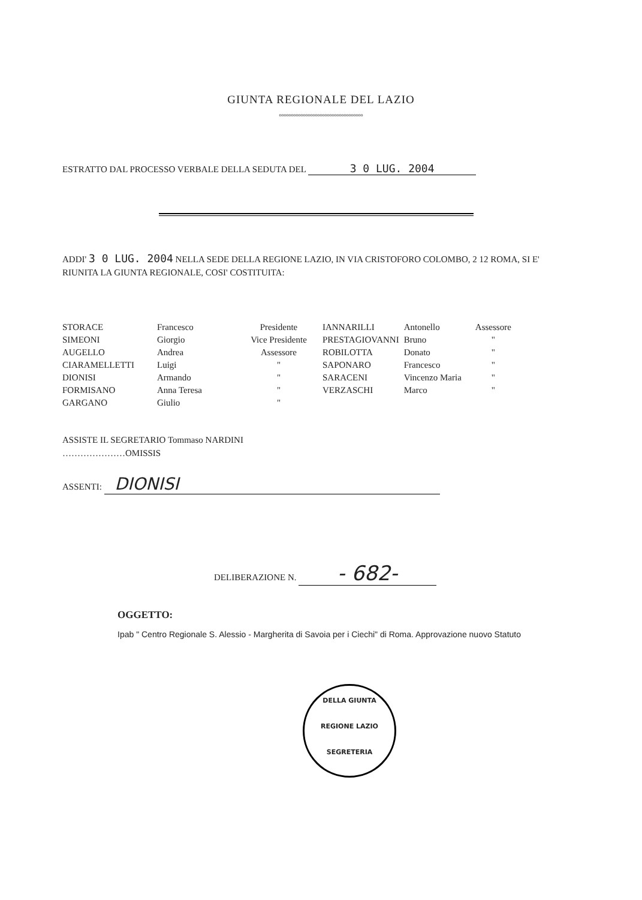GIUNTA REGIONALE DEL LAZIO
ooooooooooooooooooooooooooooooooooo
ESTRATTO DAL PROCESSO VERBALE DELLA SEDUTA DEL 3 0 LUG. 2004
ADDI' 3 0 LUG. 2004 NELLA SEDE DELLA REGIONE LAZIO, IN VIA CRISTOFORO COLOMBO, 2 12 ROMA, SI E' RIUNITA LA GIUNTA REGIONALE, COSI' COSTITUITA:
| STORACE | Francesco | Presidente | IANNARILLI | Antonello | Assessore |
| SIMEONI | Giorgio | Vice Presidente | PRESTAGIOVANNI | Bruno | " |
| AUGELLO | Andrea | Assessore | ROBILOTTA | Donato | " |
| CIARAMELLETTI | Luigi | " | SAPONARO | Francesco | " |
| DIONISI | Armando | " | SARACENI | Vincenzo Maria | " |
| FORMISANO | Anna Teresa | " | VERZASCHI | Marco | " |
| GARGANO | Giulio | " | | | |
ASSISTE IL SEGRETARIO Tommaso NARDINI
…………………OMISSIS
ASSENTI: DIONISI
DELIBERAZIONE N. - 682-
OGGETTO:
Ipab " Centro Regionale S. Alessio - Margherita di Savoia per i Ciechi" di Roma. Approvazione nuovo Statuto
DELLA GIUNTA
REGIONE LAZIO
SEGRETERIA